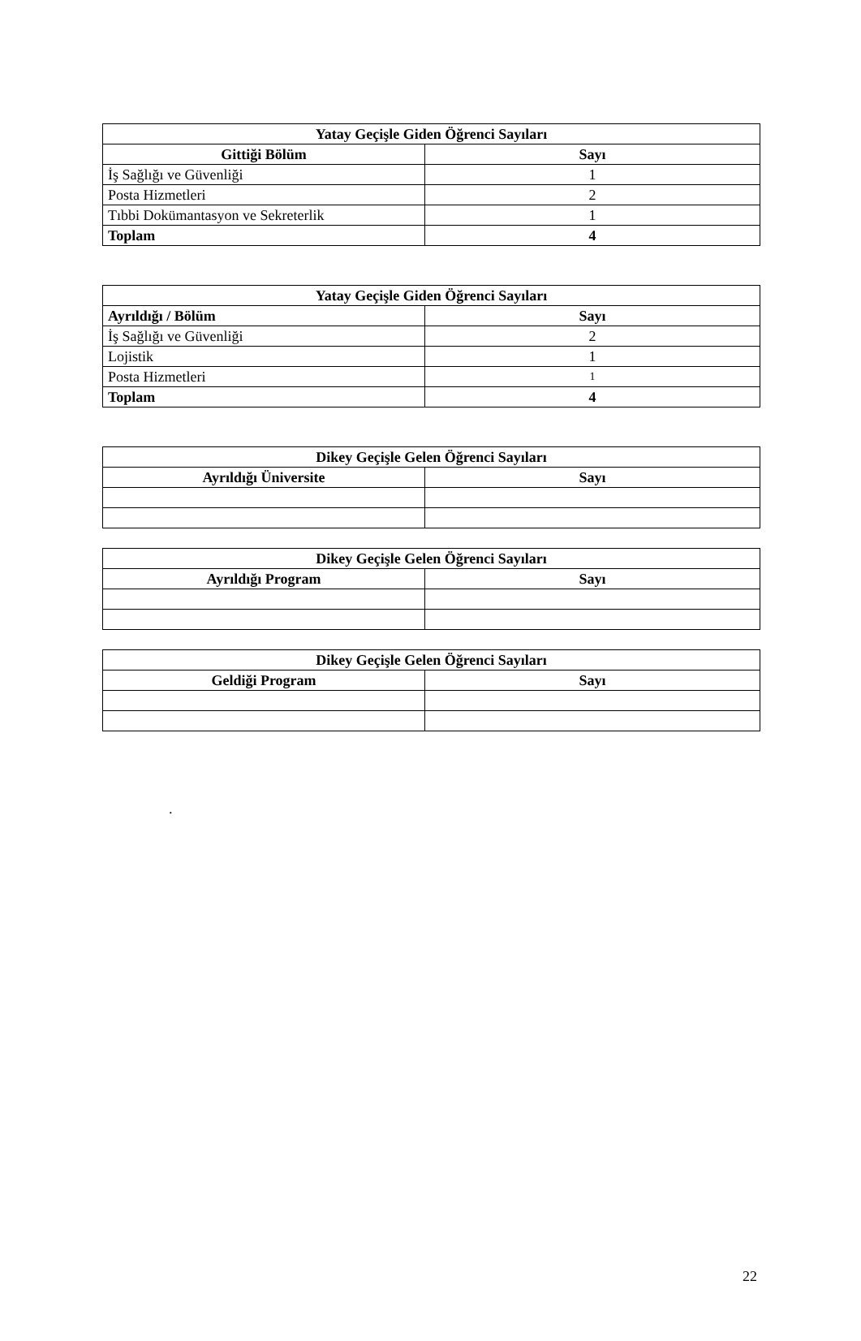| Yatay Geçişle Giden Öğrenci Sayıları | |
| --- | --- |
| Gittiği Bölüm | Sayı |
| İş Sağlığı ve Güvenliği | 1 |
| Posta Hizmetleri | 2 |
| Tıbbi Dokümantasyon ve Sekreterlik | 1 |
| Toplam | 4 |
| Yatay Geçişle Giden Öğrenci Sayıları | |
| --- | --- |
| Ayrıldığı / Bölüm | Sayı |
| İş Sağlığı ve Güvenliği | 2 |
| Lojistik | 1 |
| Posta Hizmetleri | 1 |
| Toplam | 4 |
| Dikey Geçişle Gelen Öğrenci Sayıları | |
| --- | --- |
| Ayrıldığı Üniversite | Sayı |
| Dikey Geçişle Gelen Öğrenci Sayıları | |
| --- | --- |
| Ayrıldığı Program | Sayı |
| Dikey Geçişle Gelen Öğrenci Sayıları | |
| --- | --- |
| Geldiği Program | Sayı |
.
22